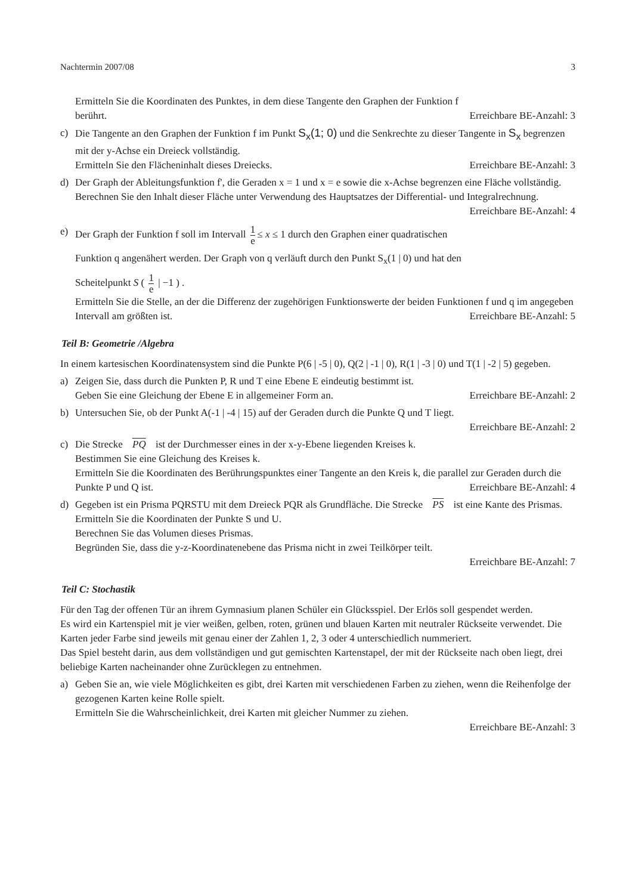Nachtermin 2007/08 3
Ermitteln Sie die Koordinaten des Punktes, in dem diese Tangente den Graphen der Funktion f
berührt. Erreichbare BE-Anzahl: 3
c) Die Tangente an den Graphen der Funktion f im Punkt S<sub>x</sub>(1; 0) und die Senkrechte zu dieser Tangente in S<sub>x</sub> begrenzen mit der y-Achse ein Dreieck vollständig.
Ermitteln Sie den Flächeninhalt dieses Dreiecks. Erreichbare BE-Anzahl: 3
d) Der Graph der Ableitungsfunktion f', die Geraden x = 1 und x = e sowie die x-Achse begrenzen eine Fläche vollständig.
Berechnen Sie den Inhalt dieser Fläche unter Verwendung des Hauptsatzes der Differential- und Integralrechnung. Erreichbare BE-Anzahl: 4
e) Der Graph der Funktion f soll im Intervall 1 e ≤ x ≤ 1 durch den Graphen einer quadratischen
Funktion q angenähert werden. Der Graph von q verläuft durch den Punkt S<sub>x</sub>(1 | 0) und hat den
Scheitelpunkt S ( 1 e | −1 ) .
Ermitteln Sie die Stelle, an der die Differenz der zugehörigen Funktionswerte der beiden Funktionen f und q im angegeben Intervall am größten ist. Erreichbare BE-Anzahl: 5
Teil B: Geometrie /Algebra
In einem kartesischen Koordinatensystem sind die Punkte P(6 | -5 | 0), Q(2 | -1 | 0), R(1 | -3 | 0) und T(1 | -2 | 5) gegeben.
a) Zeigen Sie, dass durch die Punkten P, R und T eine Ebene E eindeutig bestimmt ist.
Geben Sie eine Gleichung der Ebene E in allgemeiner Form an. Erreichbare BE-Anzahl: 2
b) Untersuchen Sie, ob der Punkt A(-1 | -4 | 15) auf der Geraden durch die Punkte Q und T liegt.
Erreichbare BE-Anzahl: 2
c) Die Strecke PQ ist der Durchmesser eines in der x-y-Ebene liegenden Kreises k.
Bestimmen Sie eine Gleichung des Kreises k.
Ermitteln Sie die Koordinaten des Berührungspunktes einer Tangente an den Kreis k, die parallel zur Geraden durch die Punkte P und Q ist. Erreichbare BE-Anzahl: 4
d) Gegeben ist ein Prisma PQRSTU mit dem Dreieck PQR als Grundfläche. Die Strecke PS ist eine Kante des Prismas.
Ermitteln Sie die Koordinaten der Punkte S und U.
Berechnen Sie das Volumen dieses Prismas.
Begründen Sie, dass die y-z-Koordinatenebene das Prisma nicht in zwei Teilkörper teilt.
Erreichbare BE-Anzahl: 7
Teil C: Stochastik
Für den Tag der offenen Tür an ihrem Gymnasium planen Schüler ein Glücksspiel. Der Erlös soll gespendet werden.
Es wird ein Kartenspiel mit je vier weißen, gelben, roten, grünen und blauen Karten mit neutraler Rückseite verwendet. Die Karten jeder Farbe sind jeweils mit genau einer der Zahlen 1, 2, 3 oder 4 unterschiedlich nummeriert.
Das Spiel besteht darin, aus dem vollständigen und gut gemischten Kartenstapel, der mit der Rückseite nach oben liegt, drei beliebige Karten nacheinander ohne Zurücklegen zu entnehmen.
a) Geben Sie an, wie viele Möglichkeiten es gibt, drei Karten mit verschiedenen Farben zu ziehen, wenn die Reihenfolge der gezogenen Karten keine Rolle spielt.
Ermitteln Sie die Wahrscheinlichkeit, drei Karten mit gleicher Nummer zu ziehen.
Erreichbare BE-Anzahl: 3